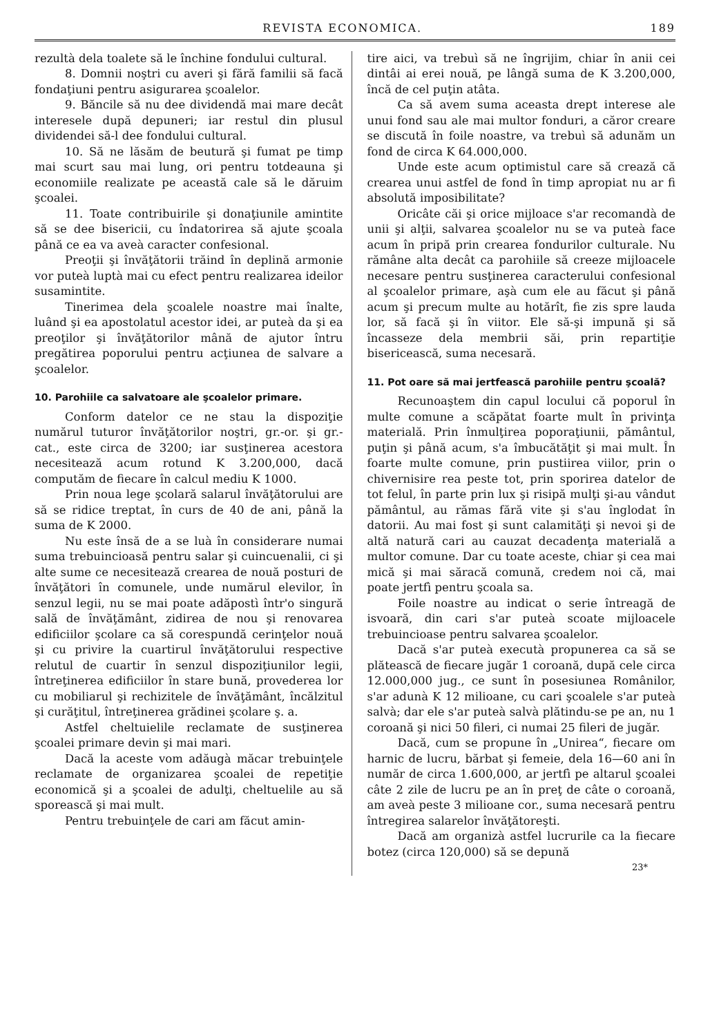REVISTA ECONOMICA. 189
rezultà dela toalete să le închine fondului cultural.
8. Domnii noştri cu averi şi fără familii să facă fondaţiuni pentru asigurarea şcoalelor.
9. Băncile să nu dee dividendă mai mare decât interesele după depuneri; iar restul din plusul dividendei să-l dee fondului cultural.
10. Să ne lăsăm de beutură şi fumat pe timp mai scurt sau mai lung, ori pentru totdeauna şi economiile realizate pe această cale să le dăruim şcoalei.
11. Toate contribuirile şi donaţiunile amintite să se dee bisericii, cu îndatorirea să ajute şcoala până ce ea va aveà caracter confesional.
Preoţii şi învăţătorii trăind în deplină armonie vor puteà luptà mai cu efect pentru realizarea ideilor susamintite.
Tinerimea dela şcoalele noastre mai înalte, luând şi ea apostolatul acestor idei, ar puteà da şi ea preoţilor şi învăţătorilor mână de ajutor întru pregătirea poporului pentru acţiunea de salvare a şcoalelor.
10. Parohiile ca salvatoare ale şcoalelor primare.
Conform datelor ce ne stau la dispoziţie numărul tuturor învăţătorilor noştri, gr.-or. şi gr.-cat., este circa de 3200; iar susţinerea acestora necesitează acum rotund K 3.200,000, dacă computăm de fiecare în calcul mediu K 1000.
Prin noua lege şcolară salarul învăţătorului are să se ridice treptat, în curs de 40 de ani, până la suma de K 2000.
Nu este însă de a se luà în considerare numai suma trebuincioasă pentru salar şi cuincuenalii, ci şi alte sume ce necesitează crearea de nouă posturi de învăţători în comunele, unde numărul elevilor, în senzul legii, nu se mai poate adăpostì într'o singură sală de învăţământ, zidirea de nou şi renovarea edificiilor şcolare ca să corespundă cerinţelor nouă şi cu privire la cuartirul învăţătorului respective relutul de cuartir în senzul dispoziţiunilor legii, întreţinerea edificiilor în stare bună, provederea lor cu mobiliarul şi rechizitele de învăţământ, încălzitul şi curăţitul, întreţinerea grădinei şcolare ş. a.
Astfel cheltuielile reclamate de susţinerea şcoalei primare devin şi mai mari.
Dacă la aceste vom adăugà măcar trebuinţele reclamate de organizarea şcoalei de repetiţie economică şi a şcoalei de adulţi, cheltuelile au să sporească şi mai mult.
Pentru trebuinţele de cari am făcut amin-
tire aici, va trebuì să ne îngrijim, chiar în anii cei dintâi ai erei nouă, pe lângă suma de K 3.200,000, încă de cel puţin atâta.
Ca să avem suma aceasta drept interese ale unui fond sau ale mai multor fonduri, a căror creare se discută în foile noastre, va trebuì să adunăm un fond de circa K 64.000,000.
Unde este acum optimistul care să crează că crearea unui astfel de fond în timp apropiat nu ar fi absolută imposibilitate?
Oricâte căi şi orice mijloace s'ar recomandà de unii şi alţii, salvarea şcoalelor nu se va puteà face acum în pripă prin crearea fondurilor culturale. Nu rămâne alta decât ca parohiile să creeze mijloacele necesare pentru susţinerea caracterului confesional al şcoalelor primare, aşà cum ele au făcut şi până acum şi precum multe au hotărît, fie zis spre lauda lor, să facă şi în viitor. Ele să-şi impună şi să încasseze dela membrii săi, prin repartiţie bisericească, suma necesară.
11. Pot oare să mai jertfească parohiile pentru şcoală?
Recunoaştem din capul locului că poporul în multe comune a scăpătat foarte mult în privinţa materială. Prin înmulţirea poporaţiunii, pământul, puţin şi până acum, s'a îmbucătăţit şi mai mult. În foarte multe comune, prin pustiirea viilor, prin o chivernisire rea peste tot, prin sporirea datelor de tot felul, în parte prin lux şi risipă mulţi şi-au vândut pământul, au rămas fără vite şi s'au înglodat în datorii. Au mai fost şi sunt calamităţi şi nevoi şi de altă natură cari au cauzat decadenţa materială a multor comune. Dar cu toate aceste, chiar şi cea mai mică şi mai săracă comună, credem noi că, mai poate jertfì pentru şcoala sa.
Foile noastre au indicat o serie întreagă de isvoară, din cari s'ar puteà scoate mijloacele trebuincioase pentru salvarea şcoalelor.
Dacă s'ar puteà executà propunerea ca să se plătească de fiecare jugăr 1 coroană, după cele circa 12.000,000 jug., ce sunt în posesiunea Românilor, s'ar adunà K 12 milioane, cu cari şcoalele s'ar puteà salvà; dar ele s'ar puteà salvà plătindu-se pe an, nu 1 coroană şi nici 50 fileri, ci numai 25 fileri de jugăr.
Dacă, cum se propune în „Unirea“, fiecare om harnic de lucru, bărbat şi femeie, dela 16—60 ani în număr de circa 1.600,000, ar jertfì pe altarul şcoalei câte 2 zile de lucru pe an în preţ de câte o coroană, am aveà peste 3 milioane cor., suma necesară pentru întregirea salarelor învăţătoreşti.
Dacă am organizà astfel lucrurile ca la fiecare botez (circa 120,000) să se depună
23*